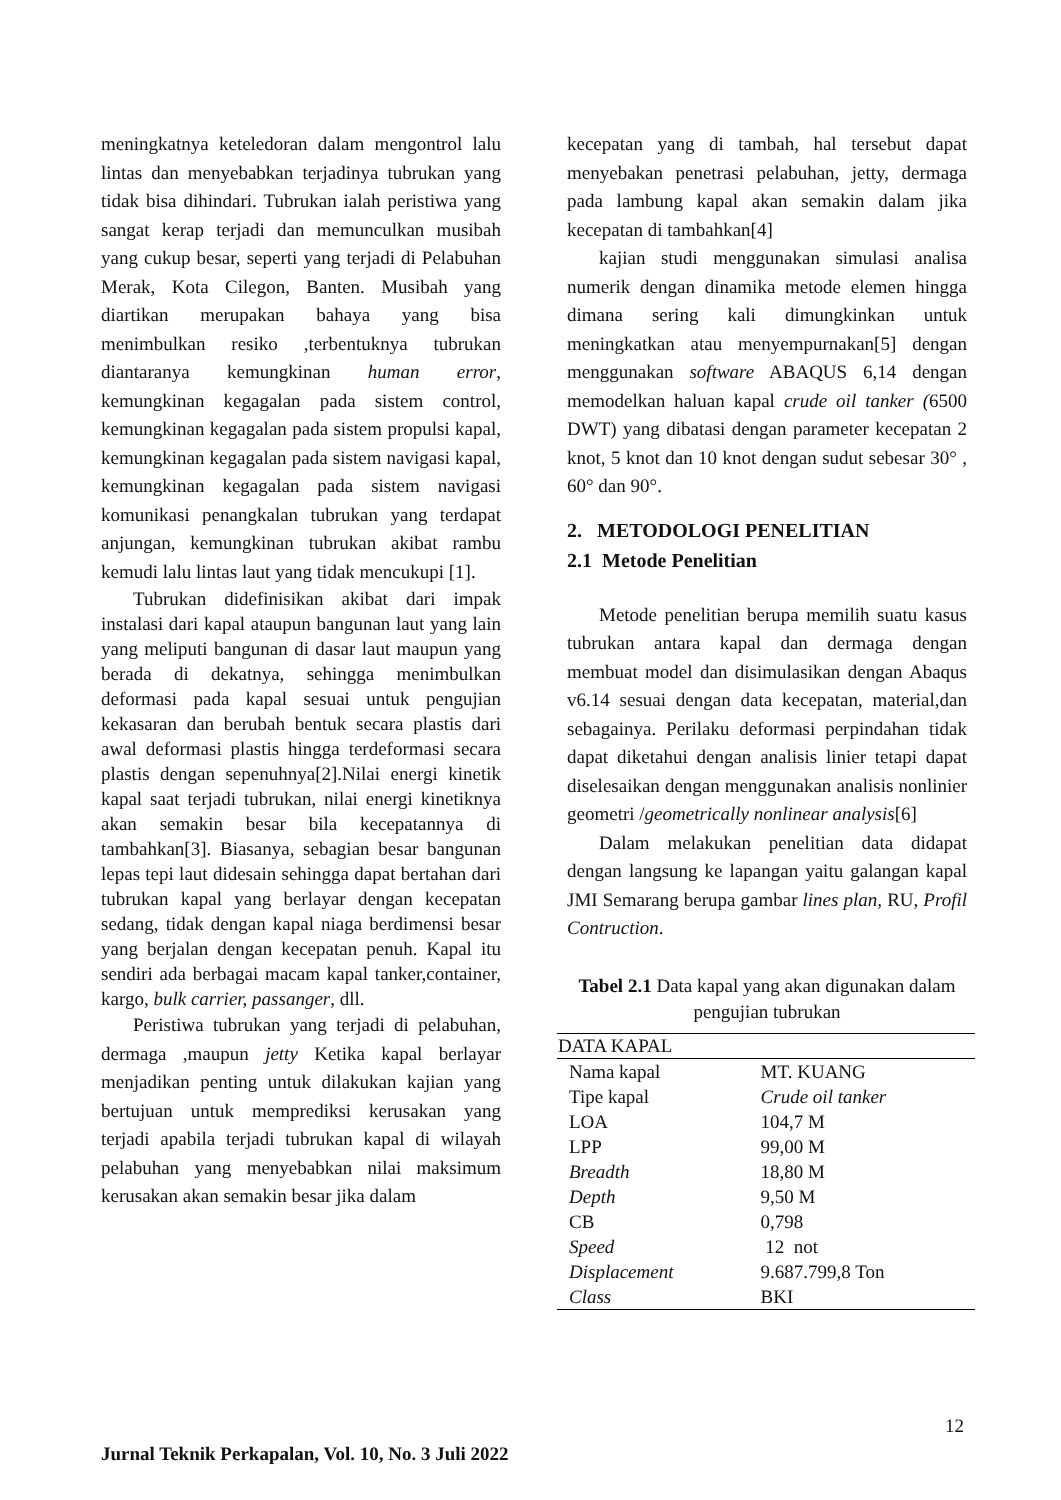meningkatnya keteledoran dalam mengontrol lalu lintas dan menyebabkan terjadinya tubrukan yang tidak bisa dihindari. Tubrukan ialah peristiwa yang sangat kerap terjadi dan memunculkan musibah yang cukup besar, seperti yang terjadi di Pelabuhan Merak, Kota Cilegon, Banten. Musibah yang diartikan merupakan bahaya yang bisa menimbulkan resiko ,terbentuknya tubrukan diantaranya kemungkinan human error, kemungkinan kegagalan pada sistem control, kemungkinan kegagalan pada sistem propulsi kapal, kemungkinan kegagalan pada sistem navigasi kapal, kemungkinan kegagalan pada sistem navigasi komunikasi penangkalan tubrukan yang terdapat anjungan, kemungkinan tubrukan akibat rambu kemudi lalu lintas laut yang tidak mencukupi [1].
Tubrukan didefinisikan akibat dari impak instalasi dari kapal ataupun bangunan laut yang lain yang meliputi bangunan di dasar laut maupun yang berada di dekatnya, sehingga menimbulkan deformasi pada kapal sesuai untuk pengujian kekasaran dan berubah bentuk secara plastis dari awal deformasi plastis hingga terdeformasi secara plastis dengan sepenuhnya[2].Nilai energi kinetik kapal saat terjadi tubrukan, nilai energi kinetiknya akan semakin besar bila kecepatannya di tambahkan[3]. Biasanya, sebagian besar bangunan lepas tepi laut didesain sehingga dapat bertahan dari tubrukan kapal yang berlayar dengan kecepatan sedang, tidak dengan kapal niaga berdimensi besar yang berjalan dengan kecepatan penuh. Kapal itu sendiri ada berbagai macam kapal tanker,container, kargo, bulk carrier, passanger, dll.
Peristiwa tubrukan yang terjadi di pelabuhan, dermaga ,maupun jetty Ketika kapal berlayar menjadikan penting untuk dilakukan kajian yang bertujuan untuk memprediksi kerusakan yang terjadi apabila terjadi tubrukan kapal di wilayah pelabuhan yang menyebabkan nilai maksimum kerusakan akan semakin besar jika dalam
kecepatan yang di tambah, hal tersebut dapat menyebakan penetrasi pelabuhan, jetty, dermaga pada lambung kapal akan semakin dalam jika kecepatan di tambahkan[4]
kajian studi menggunakan simulasi analisa numerik dengan dinamika metode elemen hingga dimana sering kali dimungkinkan untuk meningkatkan atau menyempurnakan[5] dengan menggunakan software ABAQUS 6,14 dengan memodelkan haluan kapal crude oil tanker (6500 DWT) yang dibatasi dengan parameter kecepatan 2 knot, 5 knot dan 10 knot dengan sudut sebesar 30° , 60° dan 90°.
2. METODOLOGI PENELITIAN
2.1 Metode Penelitian
Metode penelitian berupa memilih suatu kasus tubrukan antara kapal dan dermaga dengan membuat model dan disimulasikan dengan Abaqus v6.14 sesuai dengan data kecepatan, material,dan sebagainya. Perilaku deformasi perpindahan tidak dapat diketahui dengan analisis linier tetapi dapat diselesaikan dengan menggunakan analisis nonlinier geometri /geometrically nonlinear analysis[6]
Dalam melakukan penelitian data didapat dengan langsung ke lapangan yaitu galangan kapal JMI Semarang berupa gambar lines plan, RU, Profil Contruction.
Tabel 2.1 Data kapal yang akan digunakan dalam pengujian tubrukan
| DATA KAPAL | |
| --- | --- |
| Nama kapal | MT. KUANG |
| Tipe kapal | Crude oil tanker |
| LOA | 104,7 M |
| LPP | 99,00 M |
| Breadth | 18,80 M |
| Depth | 9,50 M |
| CB | 0,798 |
| Speed | 12 not |
| Displacement | 9.687.799,8 Ton |
| Class | BKI |
12
Jurnal Teknik Perkapalan, Vol. 10, No. 3 Juli 2022